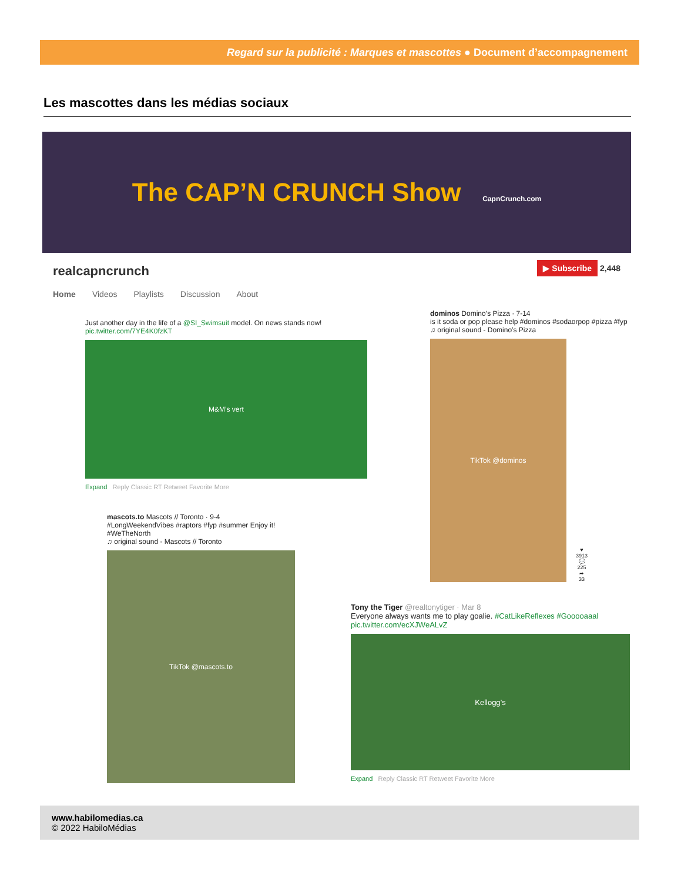Regard sur la publicité : Marques et mascottes ● Document d’accompagnement
Les mascottes dans les médias sociaux
The CAP’N CRUNCH Show CapnCrunch.com
realcapncrunch ▶ Subscribe 2,448
Home Videos Playlists Discussion About
Just another day in the life of a @SI_Swimsuit model. On news stands now! pic.twitter.com/7YE4K0fzKT
M&M’s vert
Expand Reply Classic RT Retweet Favorite More
mascots.to Mascots // Toronto · 9-4
#LongWeekendVibes #raptors #fyp #summer Enjoy it! #WeTheNorth
♫ original sound - Mascots // Toronto
TikTok @mascots.to
dominos Domino’s Pizza · 7-14
is it soda or pop please help #dominos #sodaorpop #pizza #fyp
♫ original sound - Domino’s Pizza
TikTok @dominos
♥
3913
💬
225
➦
33
Tony the Tiger @realtonytiger · Mar 8
Everyone always wants me to play goalie. #CatLikeReflexes #Gooooaaal pic.twitter.com/ecXJWeALvZ
Kellogg’s
Expand Reply Classic RT Retweet Favorite More
www.habilomedias.ca
© 2022 HabiloMédias